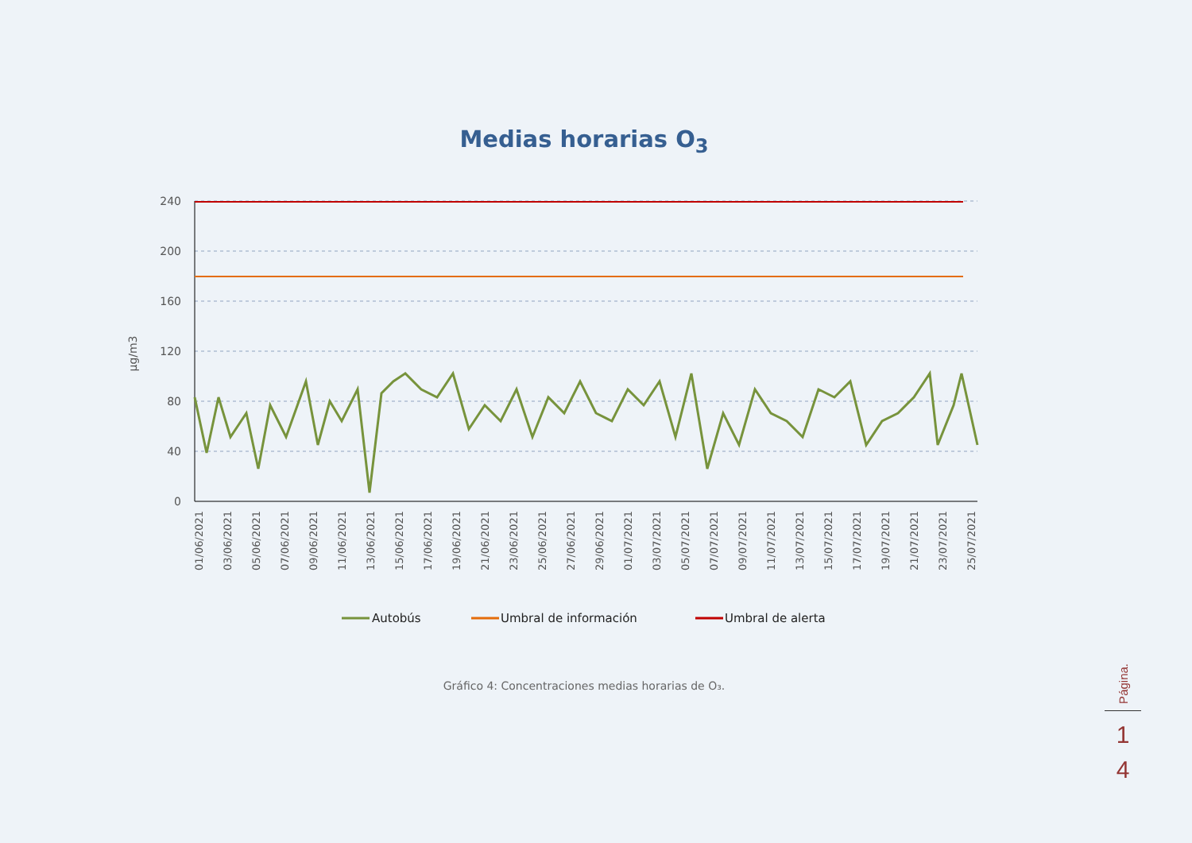Medias horarias O<sub>3</sub>
240
200
160
120
80
40
0
µg/m3
01/06/2021
03/06/2021
05/06/2021
07/06/2021
09/06/2021
11/06/2021
13/06/2021
15/06/2021
17/06/2021
19/06/2021
21/06/2021
23/06/2021
25/06/2021
27/06/2021
29/06/2021
01/07/2021
03/07/2021
05/07/2021
07/07/2021
09/07/2021
11/07/2021
13/07/2021
15/07/2021
17/07/2021
19/07/2021
21/07/2021
23/07/2021
25/07/2021
Autobús
Umbral de información
Umbral de alerta
Gráfico 4: Concentraciones medias horarias de O₃.
Página.
1
4